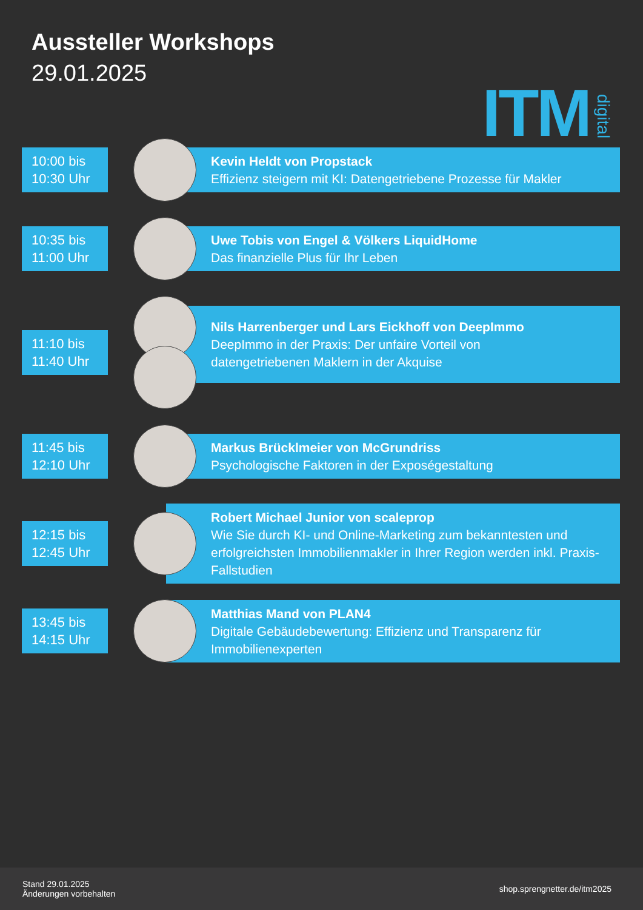Aussteller Workshops
29.01.2025
ITM digital
10:00 bis
10:30 Uhr
Kevin Heldt von Propstack
Effizienz steigern mit KI: Datengetriebene Prozesse für Makler
10:35 bis
11:00 Uhr
Uwe Tobis von Engel & Völkers LiquidHome
Das finanzielle Plus für Ihr Leben
11:10 bis
11:40 Uhr
Nils Harrenberger und Lars Eickhoff von DeepImmo
DeepImmo in der Praxis: Der unfaire Vorteil von
datengetriebenen Maklern in der Akquise
11:45 bis
12:10 Uhr
Markus Brücklmeier von McGrundriss
Psychologische Faktoren in der Exposégestaltung
12:15 bis
12:45 Uhr
Robert Michael Junior von scaleprop
Wie Sie durch KI- und Online-Marketing zum bekanntesten und erfolgreichsten Immobilienmakler in Ihrer Region werden inkl. Praxis-Fallstudien
13:45 bis
14:15 Uhr
Matthias Mand von PLAN4
Digitale Gebäudebewertung: Effizienz und Transparenz für Immobilienexperten
Stand 29.01.2025
Änderungen vorbehalten
shop.sprengnetter.de/itm2025